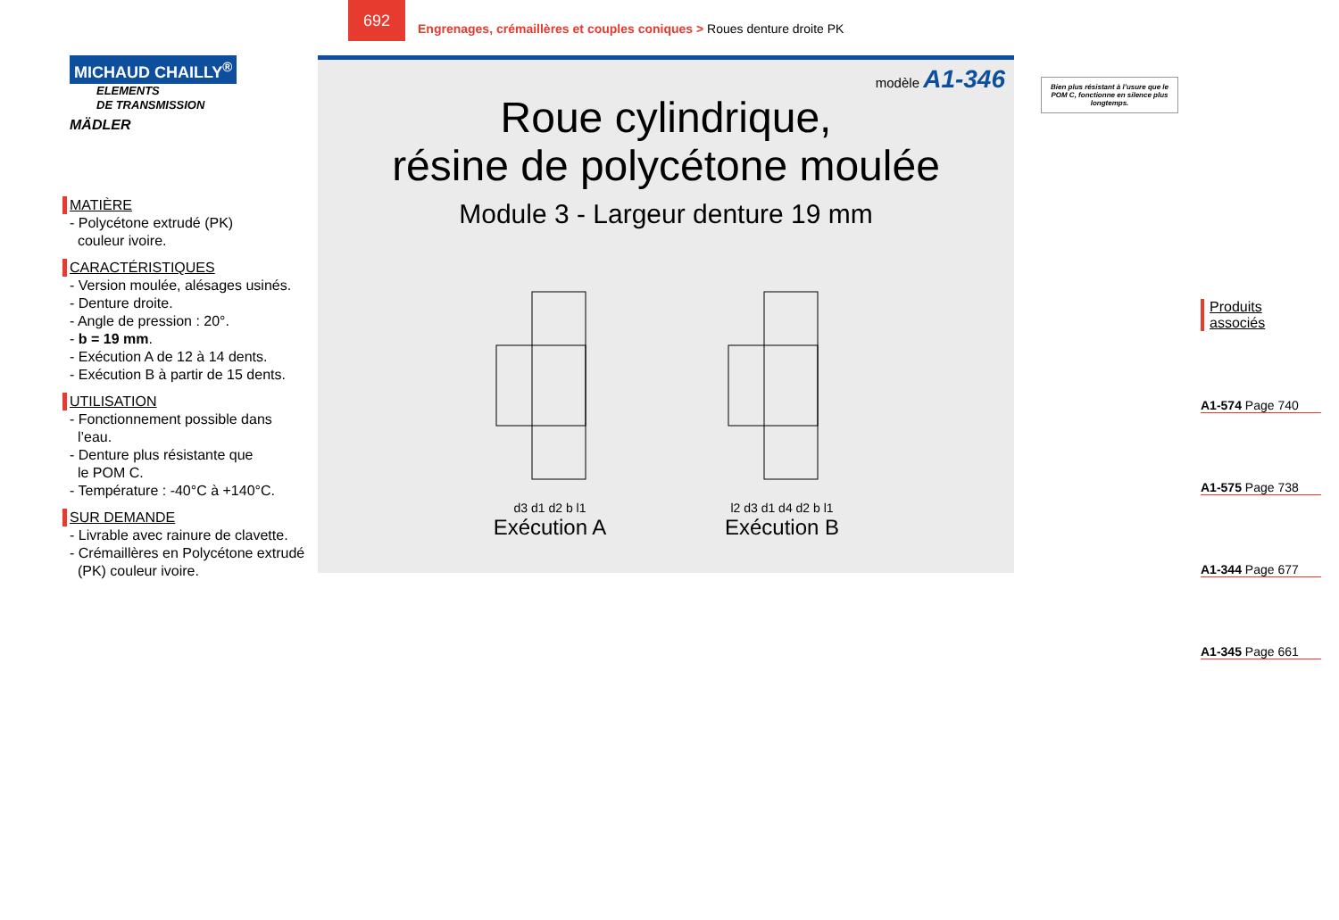692
Engrenages, crémaillères et couples coniques > Roues denture droite PK
MICHAUD CHAILLY<sup>®</sup>
ELEMENTS
DE TRANSMISSION
MÄDLER
MATIÈRE
- Polycétone extrudé (PK)
couleur ivoire.
CARACTÉRISTIQUES
- Version moulée, alésages usinés.
- Denture droite.
- Angle de pression : 20°.
- b = 19 mm.
- Exécution A de 12 à 14 dents.
- Exécution B à partir de 15 dents.
UTILISATION
- Fonctionnement possible dans
l’eau.
- Denture plus résistante que
le POM C.
- Température : -40°C à +140°C.
SUR DEMANDE
- Livrable avec rainure de clavette.
- Crémaillères en Polycétone extrudé
(PK) couleur ivoire.
modèle A1-346
Roue cylindrique,
résine de polycétone moulée
Module 3 - Largeur denture 19 mm
d3 d1 d2 b l1
Exécution A
l2 d3 d1 d4 d2 b l1
Exécution B
Bien plus résistant à l’usure que le POM C, fonctionne en silence plus longtemps.
Produits associés
A1-574 Page 740
A1-575 Page 738
A1-344 Page 677
A1-345 Page 661